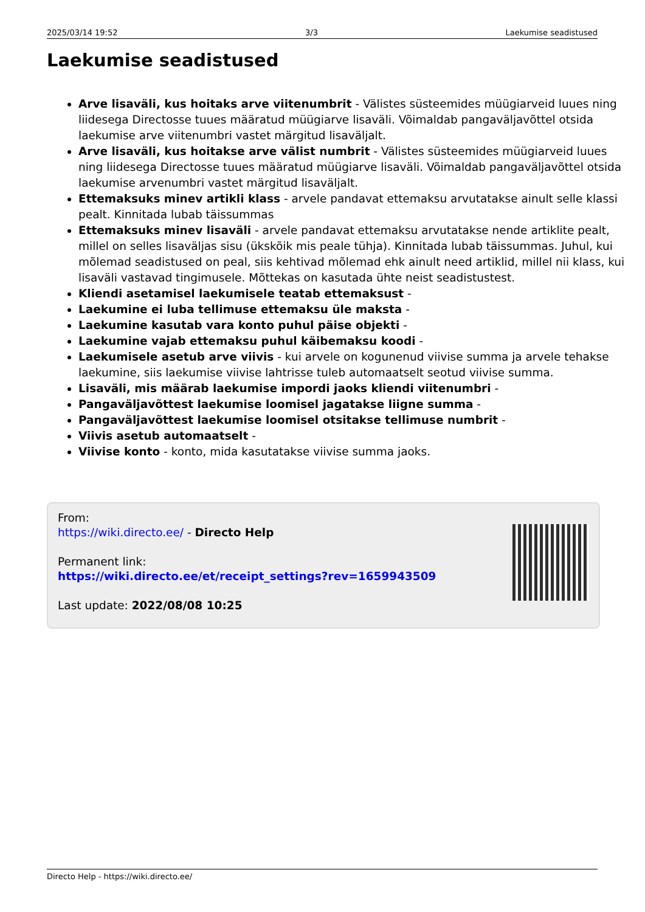2025/03/14 19:52 3/3 Laekumise seadistused
Laekumise seadistused
Arve lisaväli, kus hoitaks arve viitenumbrit - Välistes süsteemides müügiarveid luues ning liidesega Directosse tuues määratud müügiarve lisaväli. Võimaldab pangaväljavõttel otsida laekumise arve viitenumbri vastet märgitud lisaväljalt.
Arve lisaväli, kus hoitakse arve välist numbrit - Välistes süsteemides müügiarveid luues ning liidesega Directosse tuues määratud müügiarve lisaväli. Võimaldab pangaväljavõttel otsida laekumise arvenumbri vastet märgitud lisaväljalt.
Ettemaksuks minev artikli klass - arvele pandavat ettemaksu arvutatakse ainult selle klassi pealt. Kinnitada lubab täissummas
Ettemaksuks minev lisaväli - arvele pandavat ettemaksu arvutatakse nende artiklite pealt, millel on selles lisaväljas sisu (ükskõik mis peale tühja). Kinnitada lubab täissummas. Juhul, kui mõlemad seadistused on peal, siis kehtivad mõlemad ehk ainult need artiklid, millel nii klass, kui lisaväli vastavad tingimusele. Mõttekas on kasutada ühte neist seadistustest.
Kliendi asetamisel laekumisele teatab ettemaksust -
Laekumine ei luba tellimuse ettemaksu üle maksta -
Laekumine kasutab vara konto puhul päise objekti -
Laekumine vajab ettemaksu puhul käibemaksu koodi -
Laekumisele asetub arve viivis - kui arvele on kogunenud viivise summa ja arvele tehakse laekumine, siis laekumise viivise lahtrisse tuleb automaatselt seotud viivise summa.
Lisaväli, mis määrab laekumise impordi jaoks kliendi viitenumbri -
Pangaväljavõttest laekumise loomisel jagatakse liigne summa -
Pangaväljavõttest laekumise loomisel otsitakse tellimuse numbrit -
Viivis asetub automaatselt -
Viivise konto - konto, mida kasutatakse viivise summa jaoks.
From:
https://wiki.directo.ee/ - Directo Help
Permanent link:
https://wiki.directo.ee/et/receipt_settings?rev=1659943509
Last update: 2022/08/08 10:25
Directo Help - https://wiki.directo.ee/